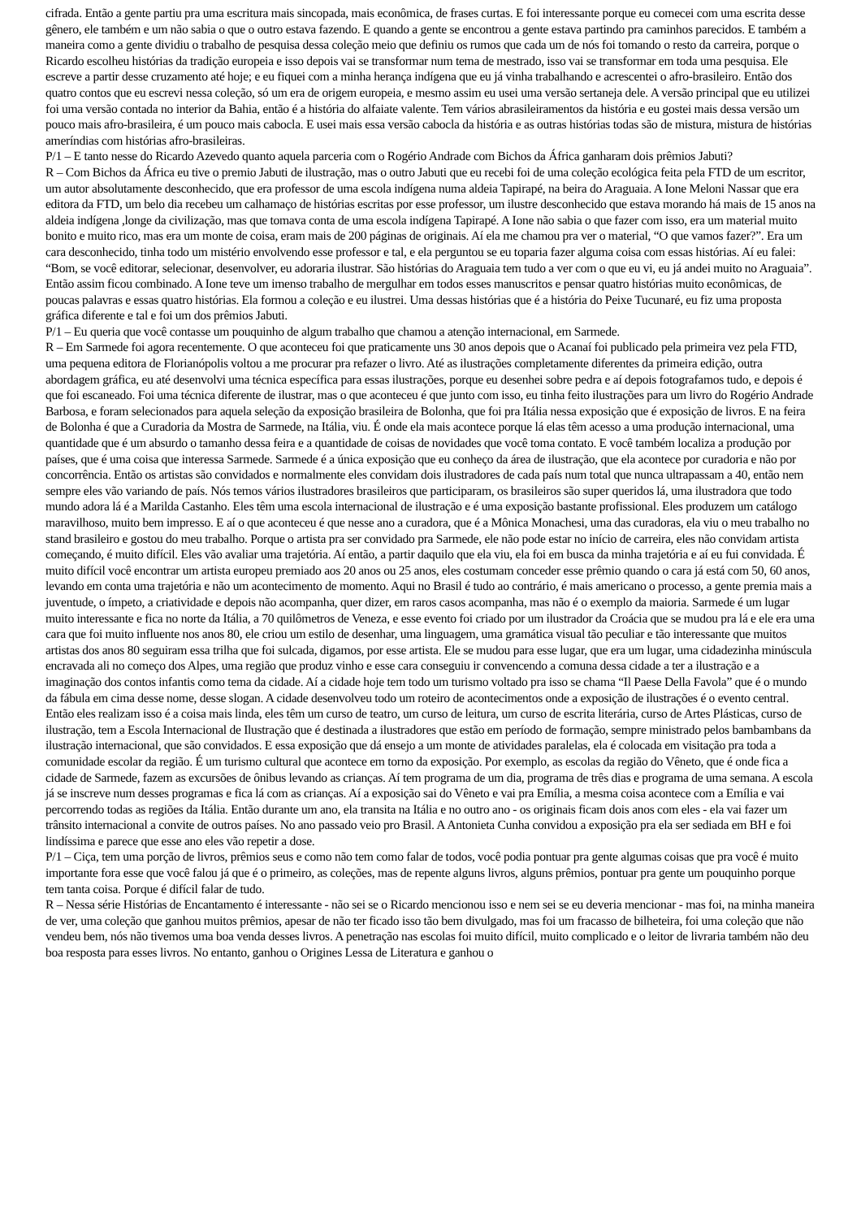cifrada. Então a gente partiu pra uma escritura mais sincopada, mais econômica, de frases curtas. E foi interessante porque eu comecei com uma escrita desse gênero, ele também e um não sabia o que o outro estava fazendo. E quando a gente se encontrou a gente estava partindo pra caminhos parecidos. E também a maneira como a gente dividiu o trabalho de pesquisa dessa coleção meio que definiu os rumos que cada um de nós foi tomando o resto da carreira, porque o Ricardo escolheu histórias da tradição europeia e isso depois vai se transformar num tema de mestrado, isso vai se transformar em toda uma pesquisa. Ele escreve a partir desse cruzamento até hoje; e eu fiquei com a minha herança indígena que eu já vinha trabalhando e acrescentei o afro-brasileiro. Então dos quatro contos que eu escrevi nessa coleção, só um era de origem europeia, e mesmo assim eu usei uma versão sertaneja dele. A versão principal que eu utilizei foi uma versão contada no interior da Bahia, então é a história do alfaiate valente. Tem vários abrasileiramentos da história e eu gostei mais dessa versão um pouco mais afro-brasileira, é um pouco mais cabocla. E usei mais essa versão cabocla da história e as outras histórias todas são de mistura, mistura de histórias ameríndias com histórias afro-brasileiras.
P/1 – E tanto nesse do Ricardo Azevedo quanto aquela parceria com o Rogério Andrade com Bichos da África ganharam dois prêmios Jabuti?
R – Com Bichos da África eu tive o premio Jabuti de ilustração, mas o outro Jabuti que eu recebi foi de uma coleção ecológica feita pela FTD de um escritor, um autor absolutamente desconhecido, que era professor de uma escola indígena numa aldeia Tapirapé, na beira do Araguaia. A Ione Meloni Nassar que era editora da FTD, um belo dia recebeu um calhamaço de histórias escritas por esse professor, um ilustre desconhecido que estava morando há mais de 15 anos na aldeia indígena ,longe da civilização, mas que tomava conta de uma escola indígena Tapirapé. A Ione não sabia o que fazer com isso, era um material muito bonito e muito rico, mas era um monte de coisa, eram mais de 200 páginas de originais. Aí ela me chamou pra ver o material, “O que vamos fazer?”. Era um cara desconhecido, tinha todo um mistério envolvendo esse professor e tal, e ela perguntou se eu toparia fazer alguma coisa com essas histórias. Aí eu falei: “Bom, se você editorar, selecionar, desenvolver, eu adoraria ilustrar. São histórias do Araguaia tem tudo a ver com o que eu vi, eu já andei muito no Araguaia”. Então assim ficou combinado. A Ione teve um imenso trabalho de mergulhar em todos esses manuscritos e pensar quatro histórias muito econômicas, de poucas palavras e essas quatro histórias. Ela formou a coleção e eu ilustrei. Uma dessas histórias que é a história do Peixe Tucunaré, eu fiz uma proposta gráfica diferente e tal e foi um dos prêmios Jabuti.
P/1 – Eu queria que você contasse um pouquinho de algum trabalho que chamou a atenção internacional, em Sarmede.
R – Em Sarmede foi agora recentemente. O que aconteceu foi que praticamente uns 30 anos depois que o Acanaí foi publicado pela primeira vez pela FTD, uma pequena editora de Florianópolis voltou a me procurar pra refazer o livro. Até as ilustrações completamente diferentes da primeira edição, outra abordagem gráfica, eu até desenvolvi uma técnica específica para essas ilustrações, porque eu desenhei sobre pedra e aí depois fotografamos tudo, e depois é que foi escaneado. Foi uma técnica diferente de ilustrar, mas o que aconteceu é que junto com isso, eu tinha feito ilustrações para um livro do Rogério Andrade Barbosa, e foram selecionados para aquela seleção da exposição brasileira de Bolonha, que foi pra Itália nessa exposição que é exposição de livros. E na feira de Bolonha é que a Curadoria da Mostra de Sarmede, na Itália, viu. É onde ela mais acontece porque lá elas têm acesso a uma produção internacional, uma quantidade que é um absurdo o tamanho dessa feira e a quantidade de coisas de novidades que você toma contato. E você também localiza a produção por países, que é uma coisa que interessa Sarmede. Sarmede é a única exposição que eu conheço da área de ilustração, que ela acontece por curadoria e não por concorrência. Então os artistas são convidados e normalmente eles convidam dois ilustradores de cada país num total que nunca ultrapassam a 40, então nem sempre eles vão variando de país. Nós temos vários ilustradores brasileiros que participaram, os brasileiros são super queridos lá, uma ilustradora que todo mundo adora lá é a Marilda Castanho. Eles têm uma escola internacional de ilustração e é uma exposição bastante profissional. Eles produzem um catálogo maravilhoso, muito bem impresso. E aí o que aconteceu é que nesse ano a curadora, que é a Mônica Monachesi, uma das curadoras, ela viu o meu trabalho no stand brasileiro e gostou do meu trabalho. Porque o artista pra ser convidado pra Sarmede, ele não pode estar no início de carreira, eles não convidam artista começando, é muito difícil. Eles vão avaliar uma trajetória. Aí então, a partir daquilo que ela viu, ela foi em busca da minha trajetória e aí eu fui convidada. É muito difícil você encontrar um artista europeu premiado aos 20 anos ou 25 anos, eles costumam conceder esse prêmio quando o cara já está com 50, 60 anos, levando em conta uma trajetória e não um acontecimento de momento. Aqui no Brasil é tudo ao contrário, é mais americano o processo, a gente premia mais a juventude, o ímpeto, a criatividade e depois não acompanha, quer dizer, em raros casos acompanha, mas não é o exemplo da maioria. Sarmede é um lugar muito interessante e fica no norte da Itália, a 70 quilômetros de Veneza, e esse evento foi criado por um ilustrador da Croácia que se mudou pra lá e ele era uma cara que foi muito influente nos anos 80, ele criou um estilo de desenhar, uma linguagem, uma gramática visual tão peculiar e tão interessante que muitos artistas dos anos 80 seguiram essa trilha que foi sulcada, digamos, por esse artista. Ele se mudou para esse lugar, que era um lugar, uma cidadezinha minúscula encravada ali no começo dos Alpes, uma região que produz vinho e esse cara conseguiu ir convencendo a comuna dessa cidade a ter a ilustração e a imaginação dos contos infantis como tema da cidade. Aí a cidade hoje tem todo um turismo voltado pra isso se chama “Il Paese Della Favola” que é o mundo da fábula em cima desse nome, desse slogan. A cidade desenvolveu todo um roteiro de acontecimentos onde a exposição de ilustrações é o evento central. Então eles realizam isso é a coisa mais linda, eles têm um curso de teatro, um curso de leitura, um curso de escrita literária, curso de Artes Plásticas, curso de ilustração, tem a Escola Internacional de Ilustração que é destinada a ilustradores que estão em período de formação, sempre ministrado pelos bambambans da ilustração internacional, que são convidados. E essa exposição que dá ensejo a um monte de atividades paralelas, ela é colocada em visitação pra toda a comunidade escolar da região. É um turismo cultural que acontece em torno da exposição. Por exemplo, as escolas da região do Vêneto, que é onde fica a cidade de Sarmede, fazem as excursões de ônibus levando as crianças. Aí tem programa de um dia, programa de três dias e programa de uma semana. A escola já se inscreve num desses programas e fica lá com as crianças. Aí a exposição sai do Vêneto e vai pra Emília, a mesma coisa acontece com a Emília e vai percorrendo todas as regiões da Itália. Então durante um ano, ela transita na Itália e no outro ano - os originais ficam dois anos com eles - ela vai fazer um trânsito internacional a convite de outros países. No ano passado veio pro Brasil. A Antonieta Cunha convidou a exposição pra ela ser sediada em BH e foi lindíssima e parece que esse ano eles vão repetir a dose.
P/1 – Ciça, tem uma porção de livros, prêmios seus e como não tem como falar de todos, você podia pontuar pra gente algumas coisas que pra você é muito importante fora esse que você falou já que é o primeiro, as coleções, mas de repente alguns livros, alguns prêmios, pontuar pra gente um pouquinho porque tem tanta coisa. Porque é difícil falar de tudo.
R – Nessa série Histórias de Encantamento é interessante - não sei se o Ricardo mencionou isso e nem sei se eu deveria mencionar - mas foi, na minha maneira de ver, uma coleção que ganhou muitos prêmios, apesar de não ter ficado isso tão bem divulgado, mas foi um fracasso de bilheteira, foi uma coleção que não vendeu bem, nós não tivemos uma boa venda desses livros. A penetração nas escolas foi muito difícil, muito complicado e o leitor de livraria também não deu boa resposta para esses livros. No entanto, ganhou o Origines Lessa de Literatura e ganhou o